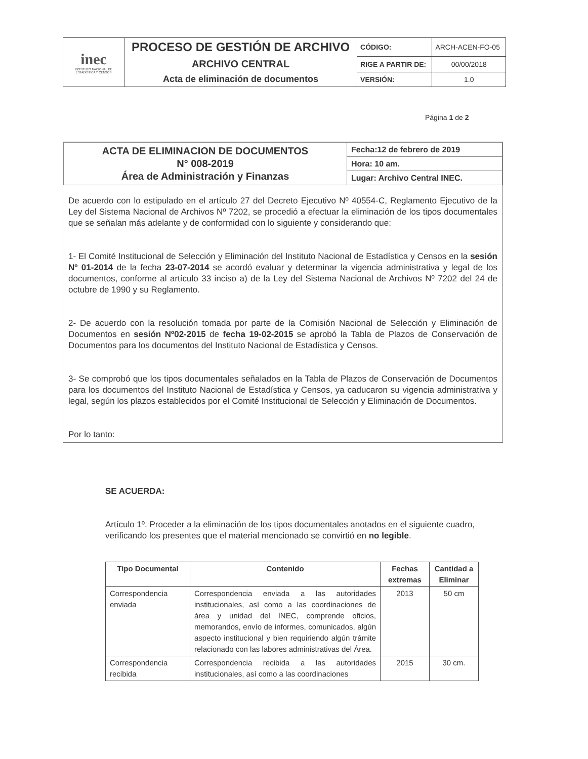| inec INSTITUTO NACIONAL DE ESTADISTICA Y CENSOS | PROCESO DE GESTIÓN DE ARCHIVO | CÓDIGO: | ARCH-ACEN-FO-05 |
| | ARCHIVO CENTRAL | RIGE A PARTIR DE: | 00/00/2018 |
| | Acta de eliminación de documentos | VERSIÓN: | 1.0 |
Página 1 de 2
| ACTA DE ELIMINACION DE DOCUMENTOS N° 008-2019 Área de Administración y Finanzas | Fecha:12 de febrero de 2019 |
| | Hora: 10 am. |
| | Lugar: Archivo Central INEC. |
De acuerdo con lo estipulado en el artículo 27 del Decreto Ejecutivo Nº 40554-C, Reglamento Ejecutivo de la Ley del Sistema Nacional de Archivos Nº 7202, se procedió a efectuar la eliminación de los tipos documentales que se señalan más adelante y de conformidad con lo siguiente y considerando que:
1- El Comité Institucional de Selección y Eliminación del Instituto Nacional de Estadística y Censos en la sesión Nº 01-2014 de la fecha 23-07-2014 se acordó evaluar y determinar la vigencia administrativa y legal de los documentos, conforme al artículo 33 inciso a) de la Ley del Sistema Nacional de Archivos Nº 7202 del 24 de octubre de 1990 y su Reglamento.
2- De acuerdo con la resolución tomada por parte de la Comisión Nacional de Selección y Eliminación de Documentos en sesión Nº02-2015 de fecha 19-02-2015 se aprobó la Tabla de Plazos de Conservación de Documentos para los documentos del Instituto Nacional de Estadística y Censos.
3- Se comprobó que los tipos documentales señalados en la Tabla de Plazos de Conservación de Documentos para los documentos del Instituto Nacional de Estadística y Censos, ya caducaron su vigencia administrativa y legal, según los plazos establecidos por el Comité Institucional de Selección y Eliminación de Documentos.
Por lo tanto:
SE ACUERDA:
Artículo 1º. Proceder a la eliminación de los tipos documentales anotados en el siguiente cuadro, verificando los presentes que el material mencionado se convirtió en no legible.
| Tipo Documental | Contenido | Fechas extremas | Cantidad a Eliminar |
| --- | --- | --- | --- |
| Correspondencia enviada | Correspondencia enviada a las autoridades institucionales, así como a las coordinaciones de área y unidad del INEC, comprende oficios, memorandos, envío de informes, comunicados, algún aspecto institucional y bien requiriendo algún trámite relacionado con las labores administrativas del Área. | 2013 | 50 cm |
| Correspondencia recibida | Correspondencia recibida a las autoridades institucionales, así como a las coordinaciones | 2015 | 30 cm. |